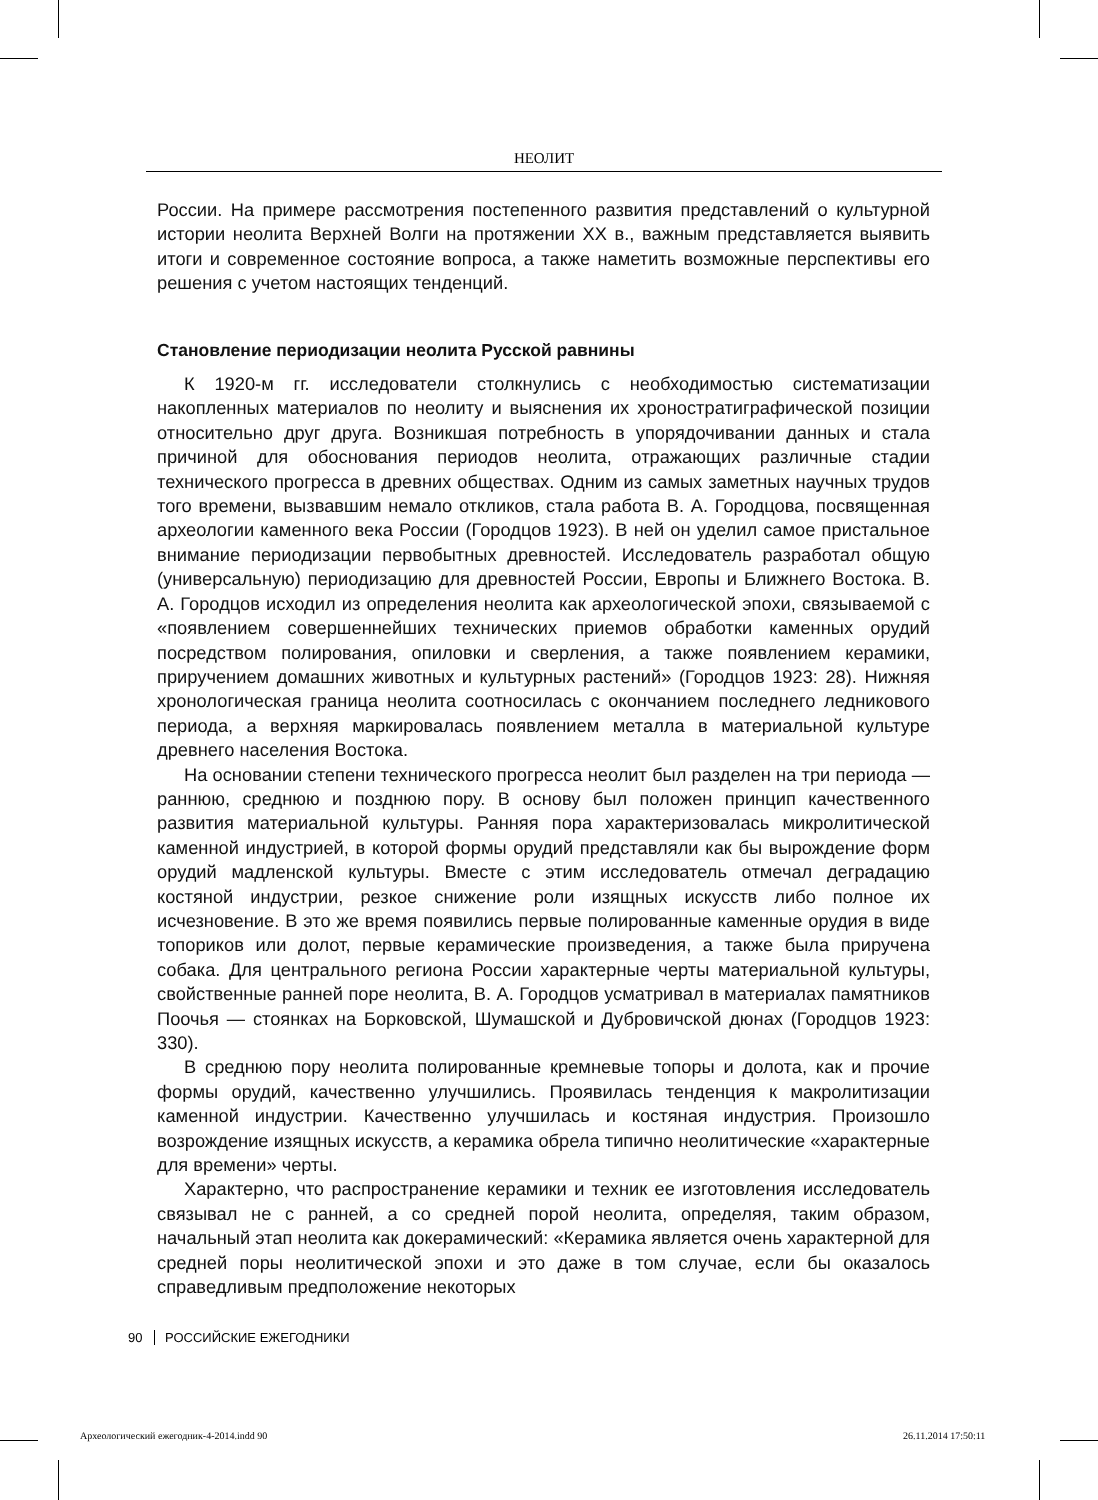НЕОЛИТ
России. На примере рассмотрения постепенного развития представлений о культурной истории неолита Верхней Волги на протяжении XX в., важным представляется выявить итоги и современное состояние вопроса, а также наметить возможные перспективы его решения с учетом настоящих тенденций.
Становление периодизации неолита Русской равнины
К 1920-м гг. исследователи столкнулись с необходимостью систематизации накопленных материалов по неолиту и выяснения их хроностратиграфической позиции относительно друг друга. Возникшая потребность в упорядочивании данных и стала причиной для обоснования периодов неолита, отражающих различные стадии технического прогресса в древних обществах. Одним из самых заметных научных трудов того времени, вызвавшим немало откликов, стала работа В. А. Городцова, посвященная археологии каменного века России (Городцов 1923). В ней он уделил самое пристальное внимание периодизации первобытных древностей. Исследователь разработал общую (универсальную) периодизацию для древностей России, Европы и Ближнего Востока. В. А. Городцов исходил из определения неолита как археологической эпохи, связываемой с «появлением совершеннейших технических приемов обработки каменных орудий посредством полирования, опиловки и сверления, а также появлением керамики, приручением домашних животных и культурных растений» (Городцов 1923: 28). Нижняя хронологическая граница неолита соотносилась с окончанием последнего ледникового периода, а верхняя маркировалась появлением металла в материальной культуре древнего населения Востока.
На основании степени технического прогресса неолит был разделен на три периода — раннюю, среднюю и позднюю пору. В основу был положен принцип качественного развития материальной культуры. Ранняя пора характеризовалась микролитической каменной индустрией, в которой формы орудий представляли как бы вырождение форм орудий мадленской культуры. Вместе с этим исследователь отмечал деградацию костяной индустрии, резкое снижение роли изящных искусств либо полное их исчезновение. В это же время появились первые полированные каменные орудия в виде топориков или долот, первые керамические произведения, а также была приручена собака. Для центрального региона России характерные черты материальной культуры, свойственные ранней поре неолита, В. А. Городцов усматривал в материалах памятников Поочья — стоянках на Борковской, Шумашской и Дубровичской дюнах (Городцов 1923: 330).
В среднюю пору неолита полированные кремневые топоры и долота, как и прочие формы орудий, качественно улучшились. Проявилась тенденция к макролитизации каменной индустрии. Качественно улучшилась и костяная индустрия. Произошло возрождение изящных искусств, а керамика обрела типично неолитические «характерные для времени» черты.
Характерно, что распространение керамики и техник ее изготовления исследователь связывал не с ранней, а со средней порой неолита, определяя, таким образом, начальный этап неолита как докерамический: «Керамика является очень характерной для средней поры неолитической эпохи и это даже в том случае, если бы оказалось справедливым предположение некоторых
90 РОССИЙСКИЕ ЕЖЕГОДНИКИ
Археологический ежегодник-4-2014.indd 90
26.11.2014 17:50:11